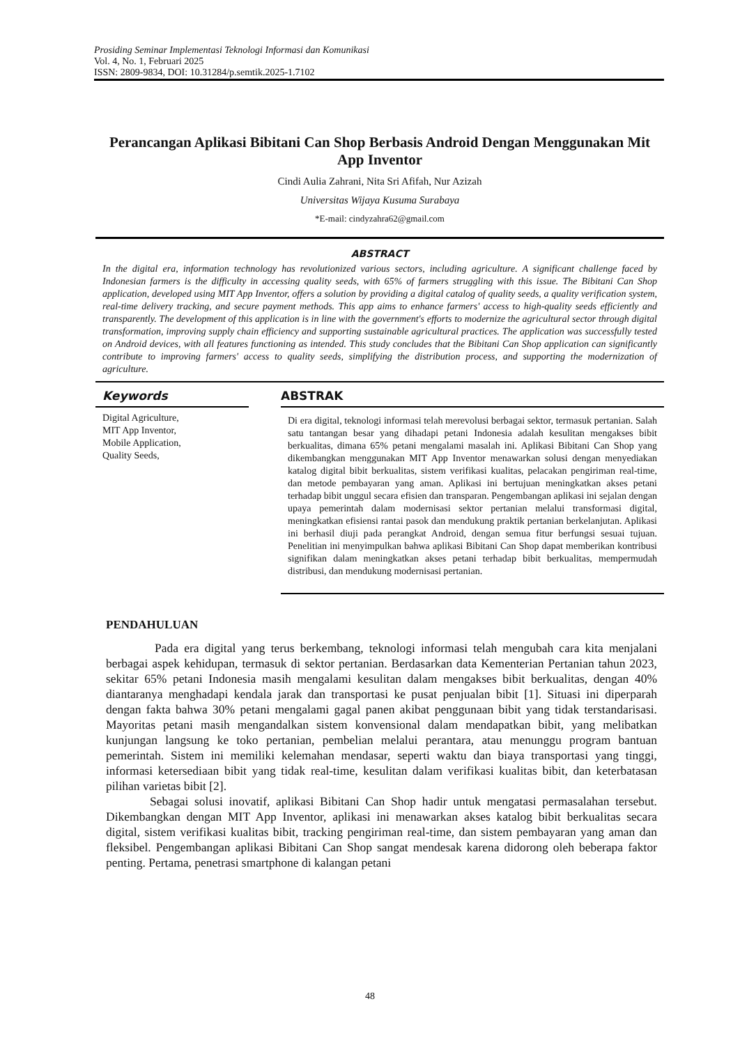Prosiding Seminar Implementasi Teknologi Informasi dan Komunikasi
Vol. 4, No. 1, Februari 2025
ISSN: 2809-9834, DOI: 10.31284/p.semtik.2025-1.7102
Perancangan Aplikasi Bibitani Can Shop Berbasis Android Dengan Menggunakan Mit App Inventor
Cindi Aulia Zahrani, Nita Sri Afifah, Nur Azizah
Universitas Wijaya Kusuma Surabaya
*E-mail: cindyzahra62@gmail.com
ABSTRACT
In the digital era, information technology has revolutionized various sectors, including agriculture. A significant challenge faced by Indonesian farmers is the difficulty in accessing quality seeds, with 65% of farmers struggling with this issue. The Bibitani Can Shop application, developed using MIT App Inventor, offers a solution by providing a digital catalog of quality seeds, a quality verification system, real-time delivery tracking, and secure payment methods. This app aims to enhance farmers' access to high-quality seeds efficiently and transparently. The development of this application is in line with the government's efforts to modernize the agricultural sector through digital transformation, improving supply chain efficiency and supporting sustainable agricultural practices. The application was successfully tested on Android devices, with all features functioning as intended. This study concludes that the Bibitani Can Shop application can significantly contribute to improving farmers' access to quality seeds, simplifying the distribution process, and supporting the modernization of agriculture.
Keywords
Digital Agriculture,
MIT App Inventor,
Mobile Application,
Quality Seeds,
ABSTRAK
Di era digital, teknologi informasi telah merevolusi berbagai sektor, termasuk pertanian. Salah satu tantangan besar yang dihadapi petani Indonesia adalah kesulitan mengakses bibit berkualitas, dimana 65% petani mengalami masalah ini. Aplikasi Bibitani Can Shop yang dikembangkan menggunakan MIT App Inventor menawarkan solusi dengan menyediakan katalog digital bibit berkualitas, sistem verifikasi kualitas, pelacakan pengiriman real-time, dan metode pembayaran yang aman. Aplikasi ini bertujuan meningkatkan akses petani terhadap bibit unggul secara efisien dan transparan. Pengembangan aplikasi ini sejalan dengan upaya pemerintah dalam modernisasi sektor pertanian melalui transformasi digital, meningkatkan efisiensi rantai pasok dan mendukung praktik pertanian berkelanjutan. Aplikasi ini berhasil diuji pada perangkat Android, dengan semua fitur berfungsi sesuai tujuan. Penelitian ini menyimpulkan bahwa aplikasi Bibitani Can Shop dapat memberikan kontribusi signifikan dalam meningkatkan akses petani terhadap bibit berkualitas, mempermudah distribusi, dan mendukung modernisasi pertanian.
PENDAHULUAN
Pada era digital yang terus berkembang, teknologi informasi telah mengubah cara kita menjalani berbagai aspek kehidupan, termasuk di sektor pertanian. Berdasarkan data Kementerian Pertanian tahun 2023, sekitar 65% petani Indonesia masih mengalami kesulitan dalam mengakses bibit berkualitas, dengan 40% diantaranya menghadapi kendala jarak dan transportasi ke pusat penjualan bibit [1]. Situasi ini diperparah dengan fakta bahwa 30% petani mengalami gagal panen akibat penggunaan bibit yang tidak terstandarisasi. Mayoritas petani masih mengandalkan sistem konvensional dalam mendapatkan bibit, yang melibatkan kunjungan langsung ke toko pertanian, pembelian melalui perantara, atau menunggu program bantuan pemerintah. Sistem ini memiliki kelemahan mendasar, seperti waktu dan biaya transportasi yang tinggi, informasi ketersediaan bibit yang tidak real-time, kesulitan dalam verifikasi kualitas bibit, dan keterbatasan pilihan varietas bibit [2].
Sebagai solusi inovatif, aplikasi Bibitani Can Shop hadir untuk mengatasi permasalahan tersebut. Dikembangkan dengan MIT App Inventor, aplikasi ini menawarkan akses katalog bibit berkualitas secara digital, sistem verifikasi kualitas bibit, tracking pengiriman real-time, dan sistem pembayaran yang aman dan fleksibel. Pengembangan aplikasi Bibitani Can Shop sangat mendesak karena didorong oleh beberapa faktor penting. Pertama, penetrasi smartphone di kalangan petani
48